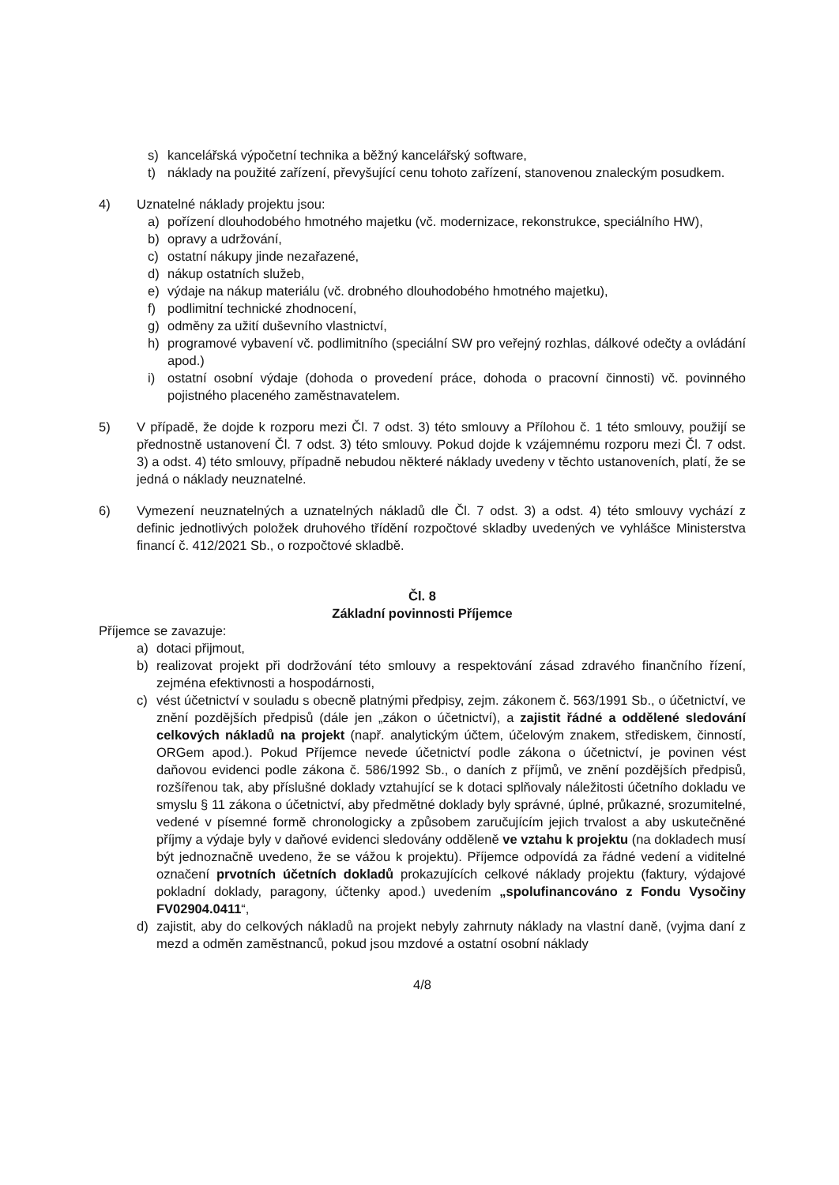s) kancelářská výpočetní technika a běžný kancelářský software,
t) náklady na použité zařízení, převyšující cenu tohoto zařízení, stanovenou znaleckým posudkem.
4) Uznatelné náklady projektu jsou:
a) pořízení dlouhodobého hmotného majetku (vč. modernizace, rekonstrukce, speciálního HW),
b) opravy a udržování,
c) ostatní nákupy jinde nezařazené,
d) nákup ostatních služeb,
e) výdaje na nákup materiálu (vč. drobného dlouhodobého hmotného majetku),
f) podlimitní technické zhodnocení,
g) odměny za užití duševního vlastnictví,
h) programové vybavení vč. podlimitního (speciální SW pro veřejný rozhlas, dálkové odečty a ovládání apod.)
i) ostatní osobní výdaje (dohoda o provedení práce, dohoda o pracovní činnosti) vč. povinného pojistného placeného zaměstnavatelem.
5) V případě, že dojde k rozporu mezi Čl. 7 odst. 3) této smlouvy a Přílohou č. 1 této smlouvy, použijí se přednostně ustanovení Čl. 7 odst. 3) této smlouvy. Pokud dojde k vzájemnému rozporu mezi Čl. 7 odst. 3) a odst. 4) této smlouvy, případně nebudou některé náklady uvedeny v těchto ustanoveních, platí, že se jedná o náklady neuznatelné.
6) Vymezení neuznatelných a uznatelných nákladů dle Čl. 7 odst. 3) a odst. 4) této smlouvy vychází z definic jednotlivých položek druhového třídění rozpočtové skladby uvedených ve vyhlášce Ministerstva financí č. 412/2021 Sb., o rozpočtové skladbě.
Čl. 8
Základní povinnosti Příjemce
Příjemce se zavazuje:
a) dotaci přijmout,
b) realizovat projekt při dodržování této smlouvy a respektování zásad zdravého finančního řízení, zejména efektivnosti a hospodárnosti,
c) vést účetnictví v souladu s obecně platnými předpisy, zejm. zákonem č. 563/1991 Sb., o účetnictví, ve znění pozdějších předpisů (dále jen „zákon o účetnictví), a zajistit řádné a oddělené sledování celkových nákladů na projekt (např. analytickým účtem, účelovým znakem, střediskem, činností, ORGem apod.). Pokud Příjemce nevede účetnictví podle zákona o účetnictví, je povinen vést daňovou evidenci podle zákona č. 586/1992 Sb., o daních z příjmů, ve znění pozdějších předpisů, rozšířenou tak, aby příslušné doklady vztahující se k dotaci splňovaly náležitosti účetního dokladu ve smyslu § 11 zákona o účetnictví, aby předmětné doklady byly správné, úplné, průkazné, srozumitelné, vedené v písemné formě chronologicky a způsobem zaručujícím jejich trvalost a aby uskutečněné příjmy a výdaje byly v daňové evidenci sledovány odděleně ve vztahu k projektu (na dokladech musí být jednoznačně uvedeno, že se vážou k projektu). Příjemce odpovídá za řádné vedení a viditelné označení prvotních účetních dokladů prokazujících celkové náklady projektu (faktury, výdajové pokladní doklady, paragony, účtenky apod.) uvedením „spolufinancováno z Fondu Vysočiny FV02904.0411“,
d) zajistit, aby do celkových nákladů na projekt nebyly zahrnuty náklady na vlastní daně, (vyjma daní z mezd a odměn zaměstnanců, pokud jsou mzdové a ostatní osobní náklady
4/8